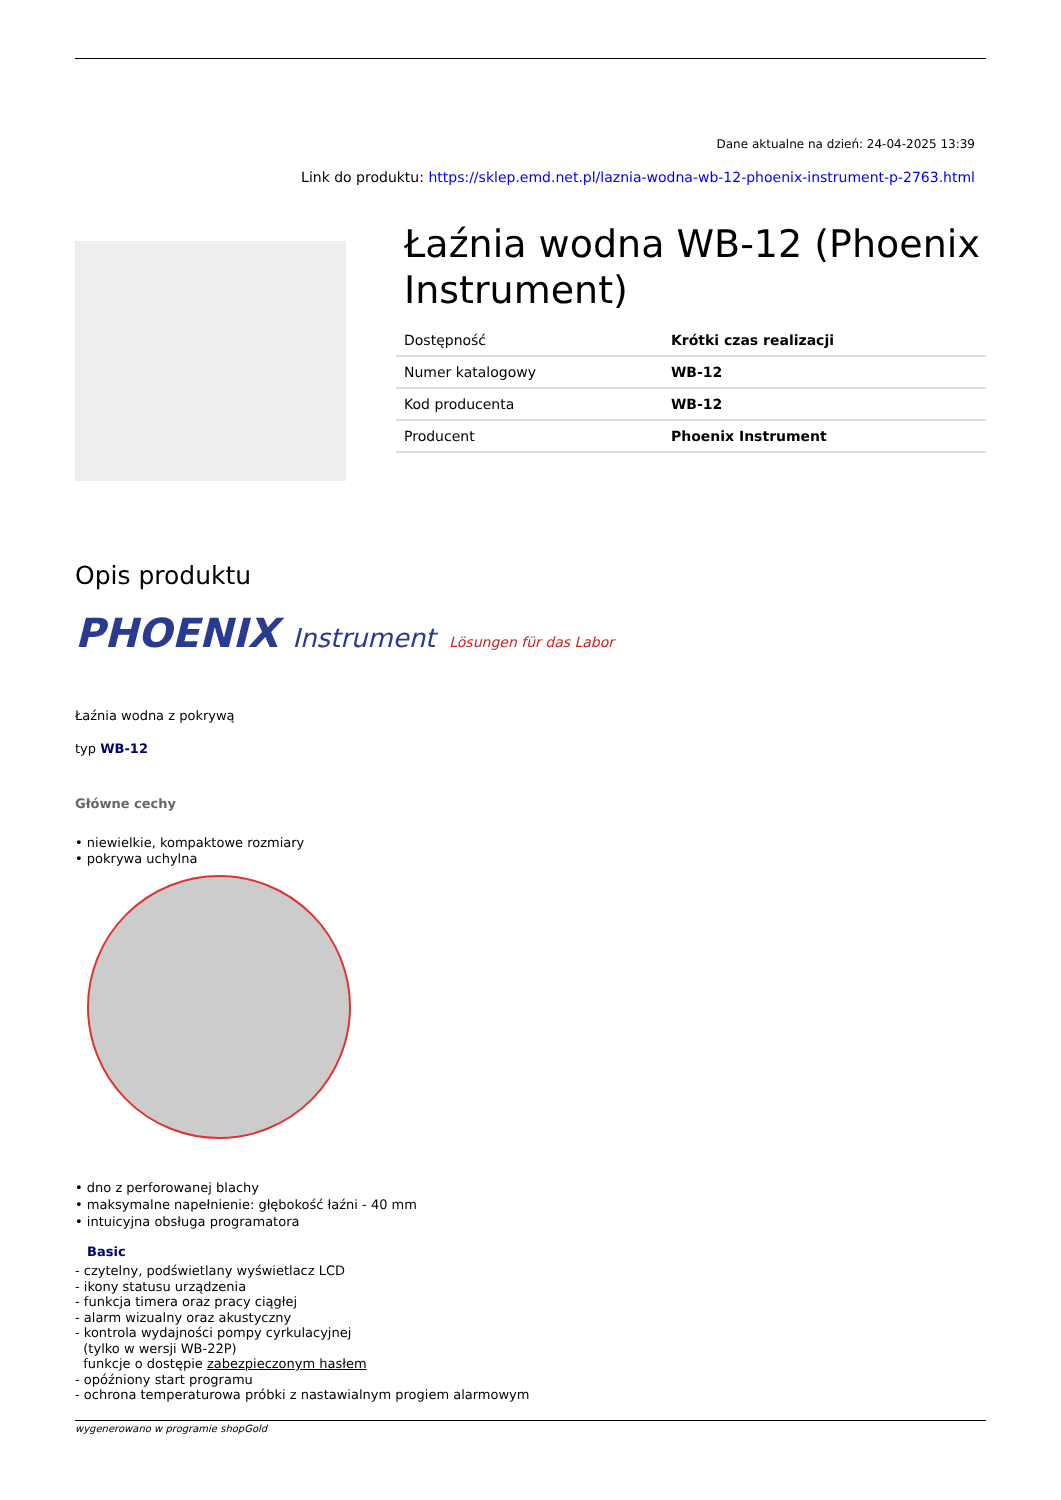Dane aktualne na dzień: 24-04-2025 13:39
Link do produktu: https://sklep.emd.net.pl/laznia-wodna-wb-12-phoenix-instrument-p-2763.html
Łaźnia wodna WB-12 (Phoenix Instrument)
| Dostępność | Krótki czas realizacji |
| Numer katalogowy | WB-12 |
| Kod producenta | WB-12 |
| Producent | Phoenix Instrument |
Opis produktu
PHOENIX Instrument Lösungen für das Labor
Łaźnia wodna z pokrywą
typ WB-12
Główne cechy
• niewielkie, kompaktowe rozmiary
• pokrywa uchylna
• dno z perforowanej blachy
• maksymalne napełnienie: głębokość łaźni - 40 mm
• intuicyjna obsługa programatora
Basic
- czytelny, podświetlany wyświetlacz LCD
- ikony statusu urządzenia
- funkcja timera oraz pracy ciągłej
- alarm wizualny oraz akustyczny
- kontrola wydajności pompy cyrkulacyjnej
(tylko w wersji WB-22P)
funkcje o dostępie zabezpieczonym hasłem
- opóźniony start programu
- ochrona temperaturowa próbki z nastawialnym progiem alarmowym
wygenerowano w programie shopGold